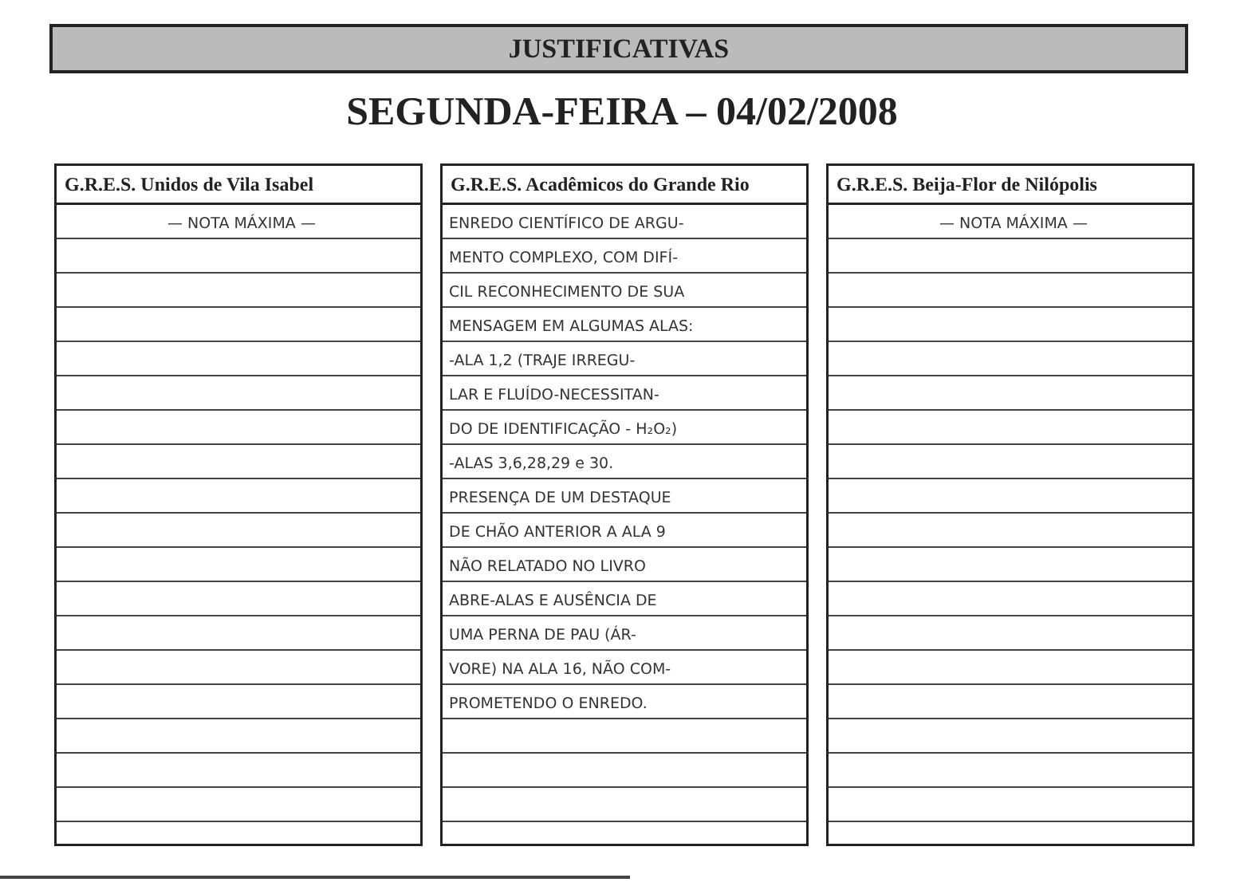JUSTIFICATIVAS
SEGUNDA-FEIRA – 04/02/2008
G.R.E.S. Unidos de Vila Isabel
— NOTA MÁXIMA —
G.R.E.S. Acadêmicos do Grande Rio
ENREDO CIENTÍFICO DE ARGU-
MENTO COMPLEXO, COM DIFÍ-
CIL RECONHECIMENTO DE SUA
MENSAGEM EM ALGUMAS ALAS:
-ALA 1,2 (TRAJE IRREGU-
LAR E FLUÍDO-NECESSITAN-
DO DE IDENTIFICAÇÃO - H₂O₂)
-ALAS 3,6,28,29 e 30.
PRESENÇA DE UM DESTAQUE
DE CHÃO ANTERIOR A ALA 9
NÃO RELATADO NO LIVRO
ABRE-ALAS E AUSÊNCIA DE
UMA PERNA DE PAU (ÁR-
VORE) NA ALA 16, NÃO COM-
PROMETENDO O ENREDO.
G.R.E.S. Beija-Flor de Nilópolis
— NOTA MÁXIMA —